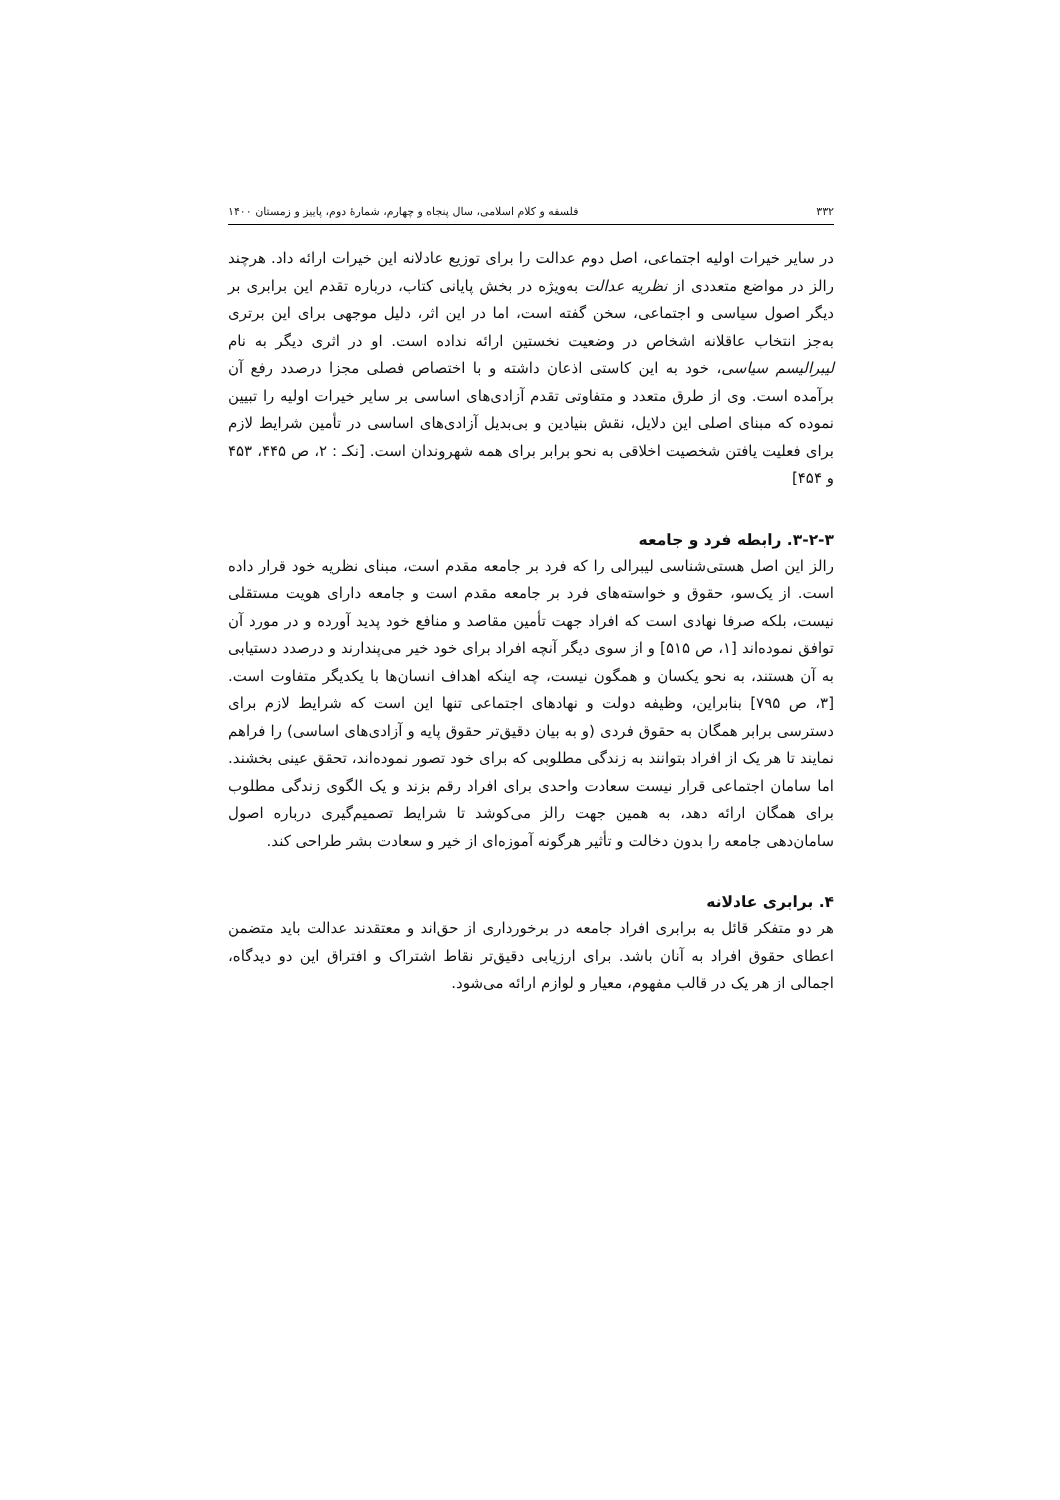۳۳۲ فلسفه و کلام اسلامی، سال پنجاه و چهارم، شمارهٔ دوم، پاییز و زمستان ۱۴۰۰
در سایر خیرات اولیه اجتماعی، اصل دوم عدالت را برای توزیع عادلانه این خیرات ارائه داد. هرچند رالز در مواضع متعددی از نظریه عدالت به‌ویژه در بخش پایانی کتاب، درباره تقدم این برابری بر دیگر اصول سیاسی و اجتماعی، سخن گفته است، اما در این اثر، دلیل موجهی برای این برتری به‌جز انتخاب عاقلانه اشخاص در وضعیت نخستین ارائه نداده است. او در اثری دیگر به نام لیبرالیسم سیاسی، خود به این کاستی اذعان داشته و با اختصاص فصلی مجزا درصدد رفع آن برآمده است. وی از طرق متعدد و متفاوتی تقدم آزادی‌های اساسی بر سایر خیرات اولیه را تبیین نموده که مبنای اصلی این دلایل، نقش بنیادین و بی‌بدیل آزادی‌های اساسی در تأمین شرایط لازم برای فعلیت یافتن شخصیت اخلاقی به نحو برابر برای همه شهروندان است. [نکـ : ۲، ص ۴۴۵، ۴۵۳ و ۴۵۴]
۳-۲-۳. رابطه فرد و جامعه
رالز این اصل هستی‌شناسی لیبرالی را که فرد بر جامعه مقدم است، مبنای نظریه خود قرار داده است. از یک‌سو، حقوق و خواسته‌های فرد بر جامعه مقدم است و جامعه دارای هویت مستقلی نیست، بلکه صرفا نهادی است که افراد جهت تأمین مقاصد و منافع خود پدید آورده و در مورد آن توافق نموده‌اند [۱، ص ۵۱۵] و از سوی دیگر آنچه افراد برای خود خیر می‌پندارند و درصدد دستیابی به آن هستند، به نحو یکسان و همگون نیست، چه اینکه اهداف انسان‌ها با یکدیگر متفاوت است. [۳، ص ۷۹۵] بنابراین، وظیفه دولت و نهادهای اجتماعی تنها این است که شرایط لازم برای دسترسی برابر همگان به حقوق فردی (و به بیان دقیق‌تر حقوق پایه و آزادی‌های اساسی) را فراهم نمایند تا هر یک از افراد بتوانند به زندگی مطلوبی که برای خود تصور نموده‌اند، تحقق عینی بخشند. اما سامان اجتماعی قرار نیست سعادت واحدی برای افراد رقم بزند و یک الگوی زندگی مطلوب برای همگان ارائه دهد، به همین جهت رالز می‌کوشد تا شرایط تصمیم‌گیری درباره اصول سامان‌دهی جامعه را بدون دخالت و تأثیر هرگونه آموزه‌ای از خیر و سعادت بشر طراحی کند.
۴. برابری عادلانه
هر دو متفکر قائل به برابری افراد جامعه در برخورداری از حق‌اند و معتقدند عدالت باید متضمن اعطای حقوق افراد به آنان باشد. برای ارزیابی دقیق‌تر نقاط اشتراک و افتراق این دو دیدگاه، اجمالی از هر یک در قالب مفهوم، معیار و لوازم ارائه می‌شود.